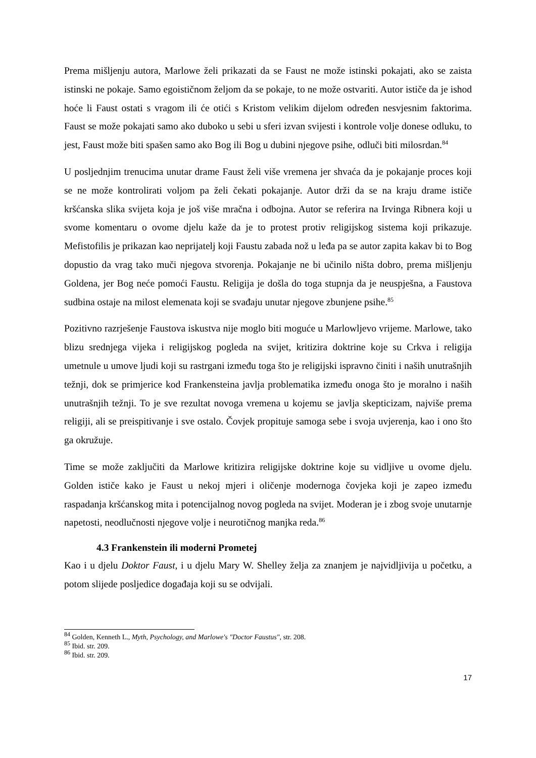Prema mišljenju autora, Marlowe želi prikazati da se Faust ne može istinski pokajati, ako se zaista istinski ne pokaje. Samo egoističnom željom da se pokaje, to ne može ostvariti. Autor ističe da je ishod hoće li Faust ostati s vragom ili će otići s Kristom velikim dijelom određen nesvjesnim faktorima. Faust se može pokajati samo ako duboko u sebi u sferi izvan svijesti i kontrole volje donese odluku, to jest, Faust može biti spašen samo ako Bog ili Bog u dubini njegove psihe, odluči biti milosrdan.<sup>84</sup>
U posljednjim trenucima unutar drame Faust želi više vremena jer shvaća da je pokajanje proces koji se ne može kontrolirati voljom pa želi čekati pokajanje. Autor drži da se na kraju drame ističe kršćanska slika svijeta koja je još više mračna i odbojna. Autor se referira na Irvinga Ribnera koji u svome komentaru o ovome djelu kaže da je to protest protiv religijskog sistema koji prikazuje. Mefistofilis je prikazan kao neprijatelj koji Faustu zabada nož u leđa pa se autor zapita kakav bi to Bog dopustio da vrag tako muči njegova stvorenja. Pokajanje ne bi učinilo ništa dobro, prema mišljenju Goldena, jer Bog neće pomoći Faustu. Religija je došla do toga stupnja da je neuspješna, a Faustova sudbina ostaje na milost elemenata koji se svađaju unutar njegove zbunjene psihe.<sup>85</sup>
Pozitivno razrješenje Faustova iskustva nije moglo biti moguće u Marlowljevo vrijeme. Marlowe, tako blizu srednjega vijeka i religijskog pogleda na svijet, kritizira doktrine koje su Crkva i religija umetnule u umove ljudi koji su rastrgani između toga što je religijski ispravno činiti i naših unutrašnjih težnji, dok se primjerice kod Frankensteina javlja problematika između onoga što je moralno i naših unutrašnjih težnji. To je sve rezultat novoga vremena u kojemu se javlja skepticizam, najviše prema religiji, ali se preispitivanje i sve ostalo. Čovjek propituje samoga sebe i svoja uvjerenja, kao i ono što ga okružuje.
Time se može zaključiti da Marlowe kritizira religijske doktrine koje su vidljive u ovome djelu. Golden ističe kako je Faust u nekoj mjeri i oličenje modernoga čovjeka koji je zapeo između raspadanja kršćanskog mita i potencijalnog novog pogleda na svijet. Moderan je i zbog svoje unutarnje napetosti, neodlučnosti njegove volje i neurotičnog manjka reda.<sup>86</sup>
4.3 Frankenstein ili moderni Prometej
Kao i u djelu Doktor Faust, i u djelu Mary W. Shelley želja za znanjem je najvidljivija u početku, a potom slijede posljedice događaja koji su se odvijali.
<sup>84</sup> Golden, Kenneth L., Myth, Psychology, and Marlowe's "Doctor Faustus", str. 208.
<sup>85</sup> Ibid. str. 209.
<sup>86</sup> Ibid. str. 209.
17